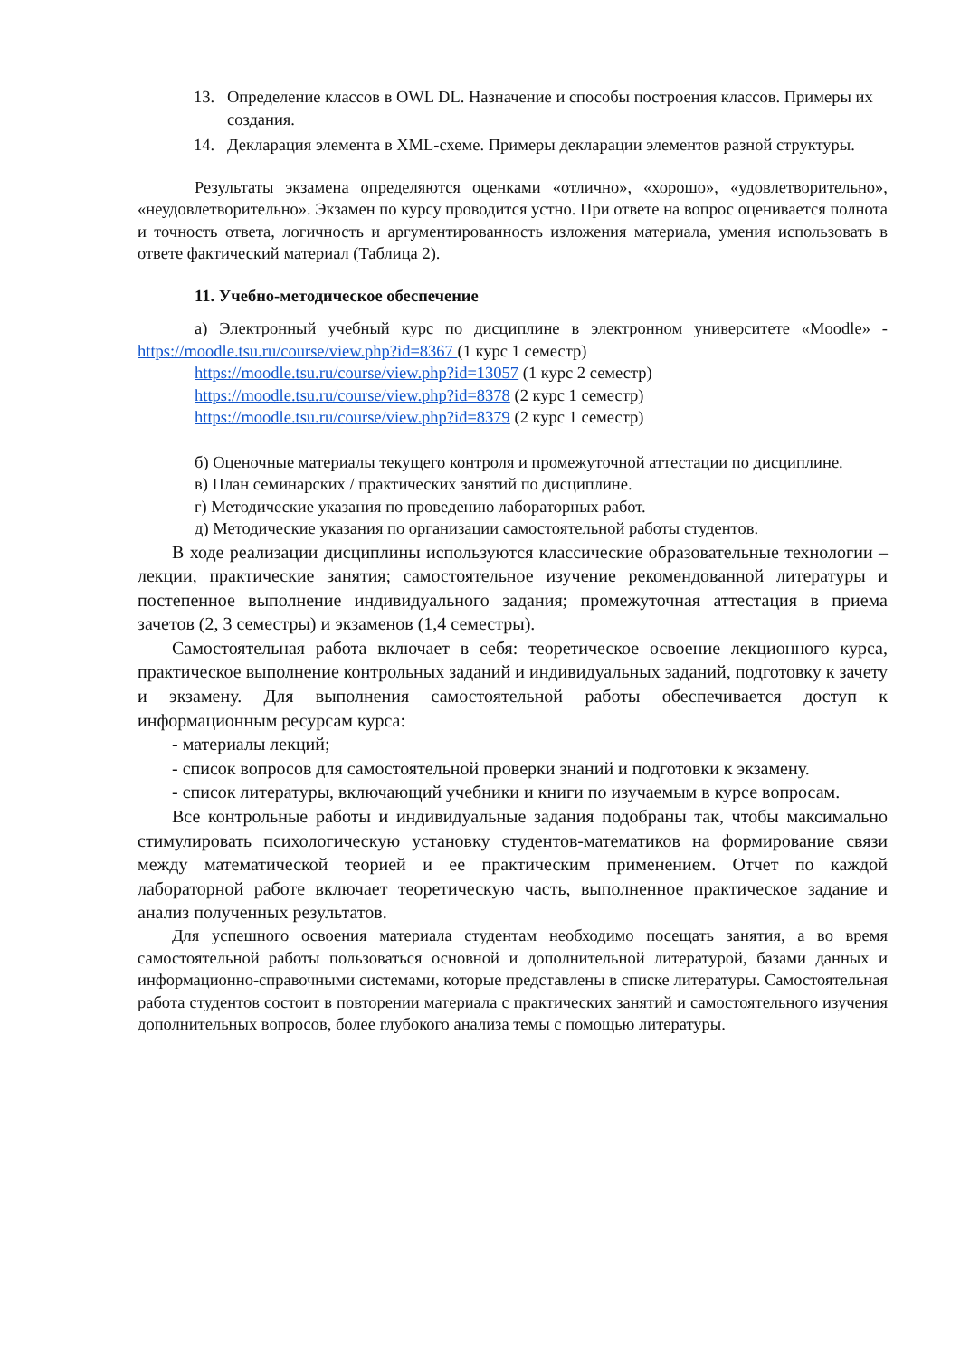13. Определение классов в OWL DL. Назначение и способы построения классов. Примеры их создания.
14. Декларация элемента в XML-схеме. Примеры декларации элементов разной структуры.
Результаты экзамена определяются оценками «отлично», «хорошо», «удовлетворительно», «неудовлетворительно». Экзамен по курсу проводится устно. При ответе на вопрос оценивается полнота и точность ответа, логичность и аргументированность изложения материала, умения использовать в ответе фактический материал (Таблица 2).
11. Учебно-методическое обеспечение
а) Электронный учебный курс по дисциплине в электронном университете «Moodle» - https://moodle.tsu.ru/course/view.php?id=8367 (1 курс 1 семестр)
https://moodle.tsu.ru/course/view.php?id=13057 (1 курс 2 семестр)
https://moodle.tsu.ru/course/view.php?id=8378 (2 курс 1 семестр)
https://moodle.tsu.ru/course/view.php?id=8379 (2 курс 1 семестр)
б) Оценочные материалы текущего контроля и промежуточной аттестации по дисциплине.
в) План семинарских / практических занятий по дисциплине.
г) Методические указания по проведению лабораторных работ.
д) Методические указания по организации самостоятельной работы студентов.
В ходе реализации дисциплины используются классические образовательные технологии – лекции, практические занятия; самостоятельное изучение рекомендованной литературы и постепенное выполнение индивидуального задания; промежуточная аттестация в приема зачетов (2, 3 семестры) и экзаменов (1,4 семестры).
Самостоятельная работа включает в себя: теоретическое освоение лекционного курса, практическое выполнение контрольных заданий и индивидуальных заданий, подготовку к зачету и экзамену. Для выполнения самостоятельной работы обеспечивается доступ к информационным ресурсам курса:
- материалы лекций;
- список вопросов для самостоятельной проверки знаний и подготовки к экзамену.
- список литературы, включающий учебники и книги по изучаемым в курсе вопросам.
Все контрольные работы и индивидуальные задания подобраны так, чтобы максимально стимулировать психологическую установку студентов-математиков на формирование связи между математической теорией и ее практическим применением. Отчет по каждой лабораторной работе включает теоретическую часть, выполненное практическое задание и анализ полученных результатов.
Для успешного освоения материала студентам необходимо посещать занятия, а во время самостоятельной работы пользоваться основной и дополнительной литературой, базами данных и информационно-справочными системами, которые представлены в списке литературы. Самостоятельная работа студентов состоит в повторении материала с практических занятий и самостоятельного изучения дополнительных вопросов, более глубокого анализа темы с помощью литературы.